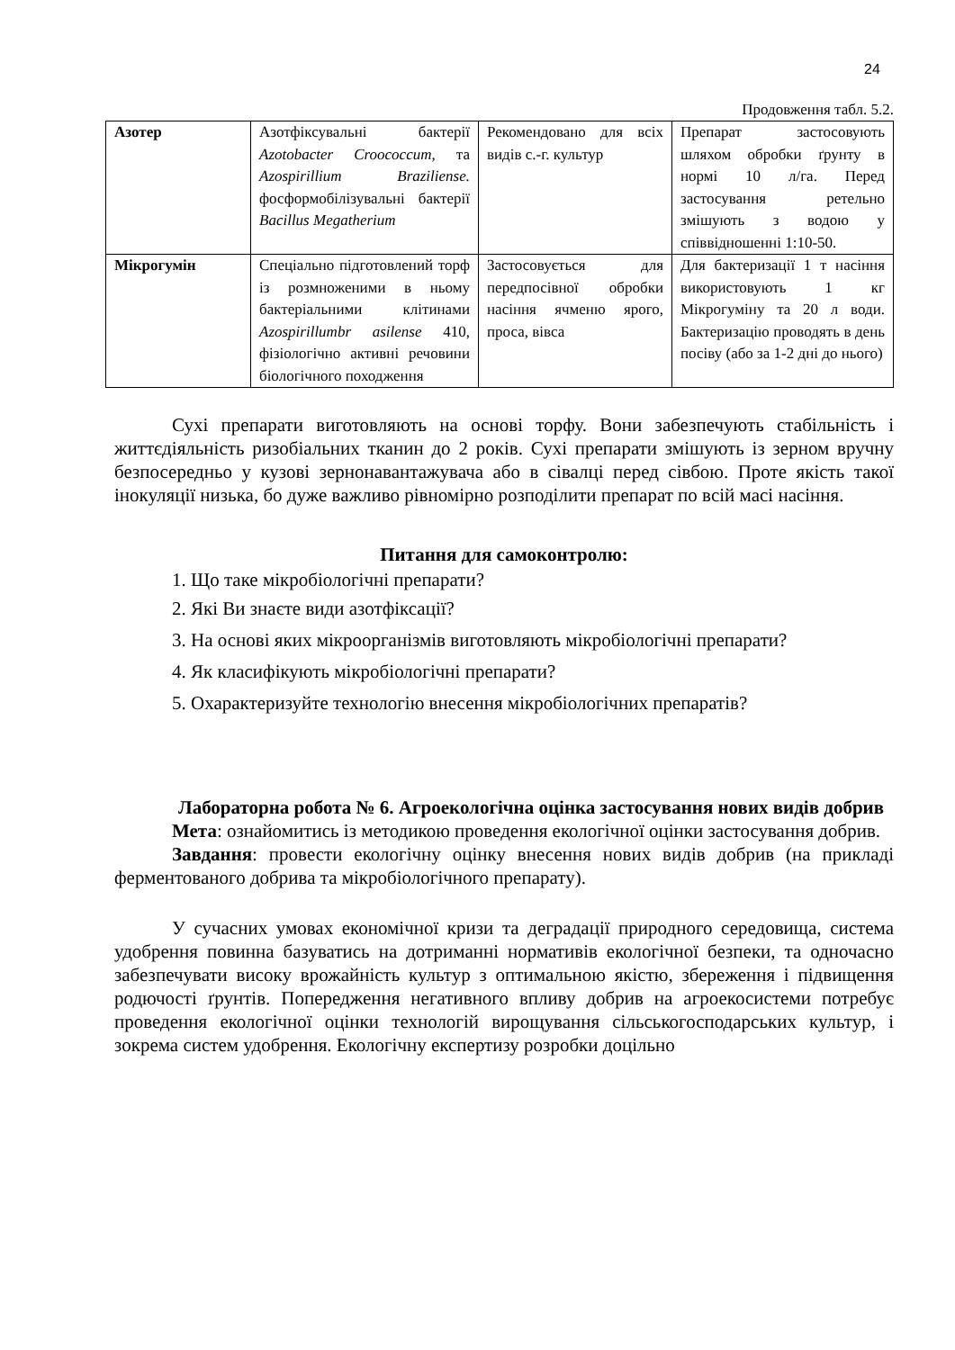24
Продовження табл. 5.2.
| Азотер | Азотфіксувальні бактерії Azotobacter Croococcum, та Azospirillium Braziliense. фосформобілізувальні бактерії Bacillus Megatherium | Рекомендовано для всіх видів с.-г. культур | Препарат застосовують шляхом обробки ґрунту в нормі 10 л/га. Перед застосування ретельно змішують з водою у співвідношенні 1:10-50. |
| Мікрогумін | Спеціально підготовлений торф із розмноженими в ньому бактеріальними клітинами Azospirillumbr asilense 410, фізіологічно активні речовини біологічного походження | Застосовується для передпосівної обробки насіння ячменю ярого, проса, вівса | Для бактеризації 1 т насіння використовують 1 кг Мікрогуміну та 20 л води. Бактеризацію проводять в день посіву (або за 1-2 дні до нього) |
Сухі препарати виготовляють на основі торфу. Вони забезпечують стабільність і життєдіяльність ризобіальних тканин до 2 років. Сухі препарати змішують із зерном вручну безпосередньо у кузові зернонавантажувача або в сівалці перед сівбою. Проте якість такої інокуляції низька, бо дуже важливо рівномірно розподілити препарат по всій масі насіння.
Питання для самоконтролю:
1. Що таке мікробіологічні препарати?
2. Які Ви знаєте види азотфіксації?
3. На основі яких мікроорганізмів виготовляють мікробіологічні препарати?
4. Як класифікують мікробіологічні препарати?
5. Охарактеризуйте технологію внесення мікробіологічних препаратів?
Лабораторна робота № 6. Агроекологічна оцінка застосування нових видів добрив
Мета: ознайомитись із методикою проведення екологічної оцінки застосування добрив.
Завдання: провести екологічну оцінку внесення нових видів добрив (на прикладі ферментованого добрива та мікробіологічного препарату).
У сучасних умовах економічної кризи та деградації природного середовища, система удобрення повинна базуватись на дотриманні нормативів екологічної безпеки, та одночасно забезпечувати високу врожайність культур з оптимальною якістю, збереження і підвищення родючості ґрунтів. Попередження негативного впливу добрив на агроекосистеми потребує проведення екологічної оцінки технологій вирощування сільськогосподарських культур, і зокрема систем удобрення. Екологічну експертизу розробки доцільно